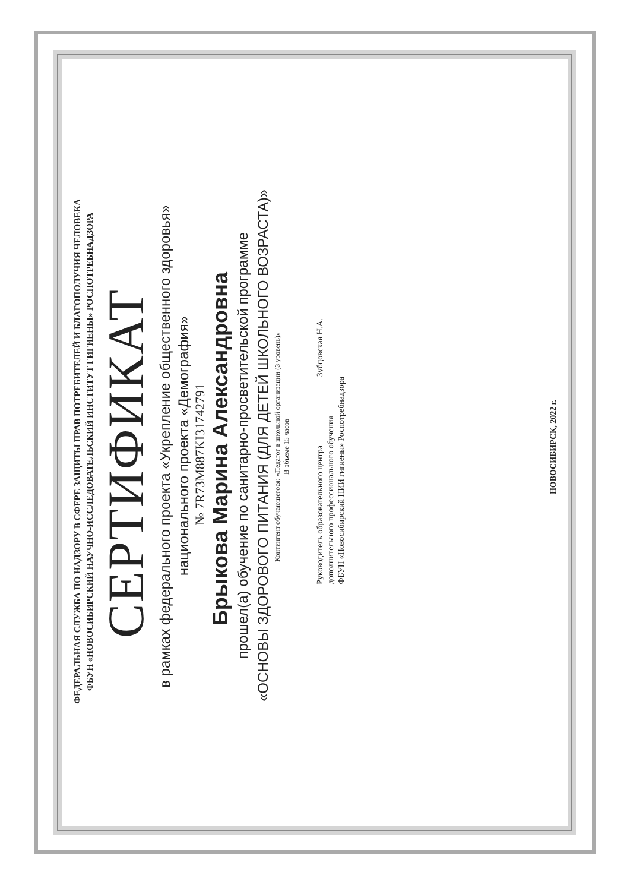ФЕДЕРАЛЬНАЯ СЛУЖБА ПО НАДЗОРУ В СФЕРЕ ЗАЩИТЫ ПРАВ ПОТРЕБИТЕЛЕЙ И БЛАГОПОЛУЧИЯ ЧЕЛОВЕКА
ФБУН «НОВОСИБИРСКИЙ НАУЧНО-ИССЛЕДОВАТЕЛЬСКИЙ ИНСТИТУТ ГИГИЕНЫ» РОСПОТРЕБНАДЗОРА
СЕРТИФИКАТ
в рамках федерального проекта «Укрепление общественного здоровья»
национального проекта «Демография»
№ 7R73M887KI31742791
Брыкова Марина Александровна
прошел(а) обучение по санитарно-просветительской программе
«ОСНОВЫ ЗДОРОВОГО ПИТАНИЯ (ДЛЯ ДЕТЕЙ ШКОЛЬНОГО ВОЗРАСТА)»
Контингент обучающегося: «Педагог в школьной организации (3 уровень)»
В объеме 15 часов
Руководитель образовательного центра
дополнительного профессионального обучения
ФБУН «Новосибирский НИИ гигиены» Роспотребнадзора
Зубцовская Н.А.
НОВОСИБИРСК, 2022 г.